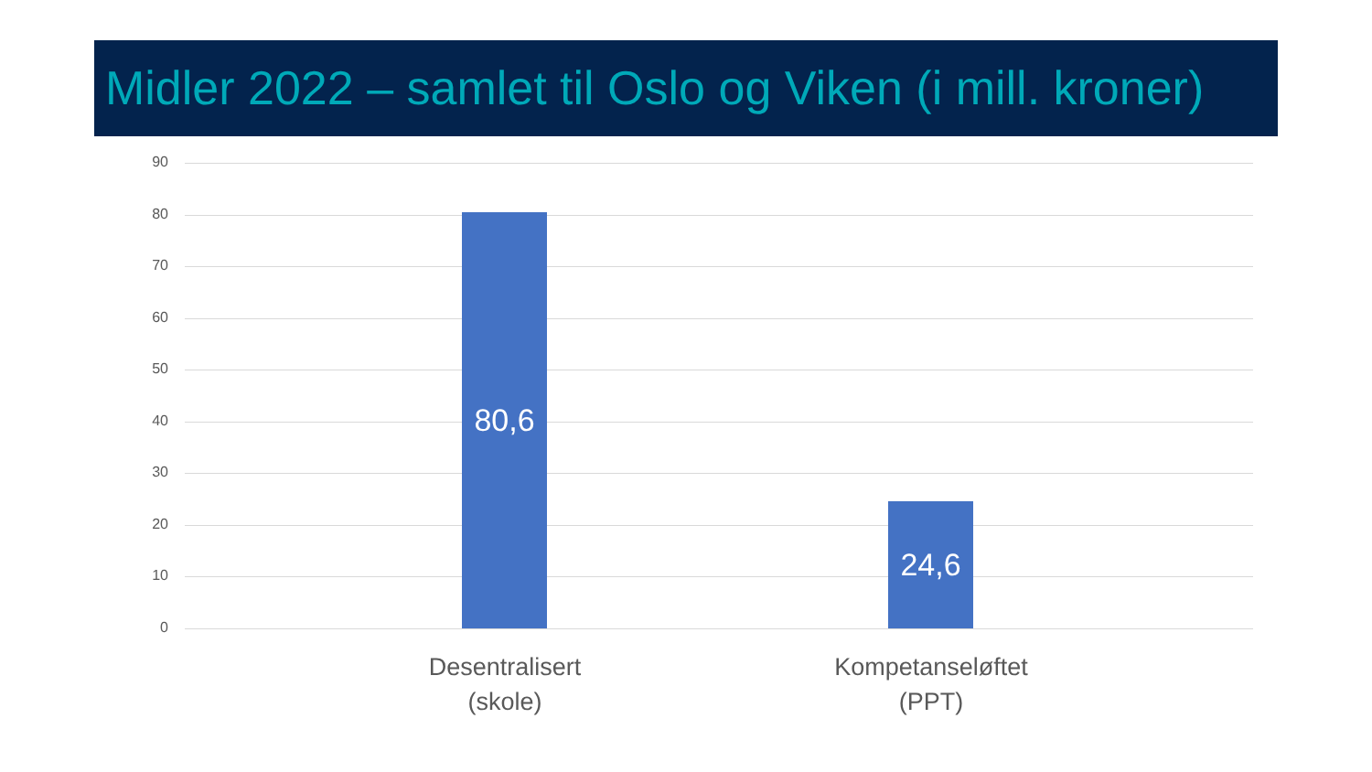Midler 2022 – samlet til Oslo og Viken (i mill. kroner)
90
80
70
60
50
40
30
20
10
0
80,6
24,6
Desentralisert
(skole)
Kompetanseløftet
(PPT)